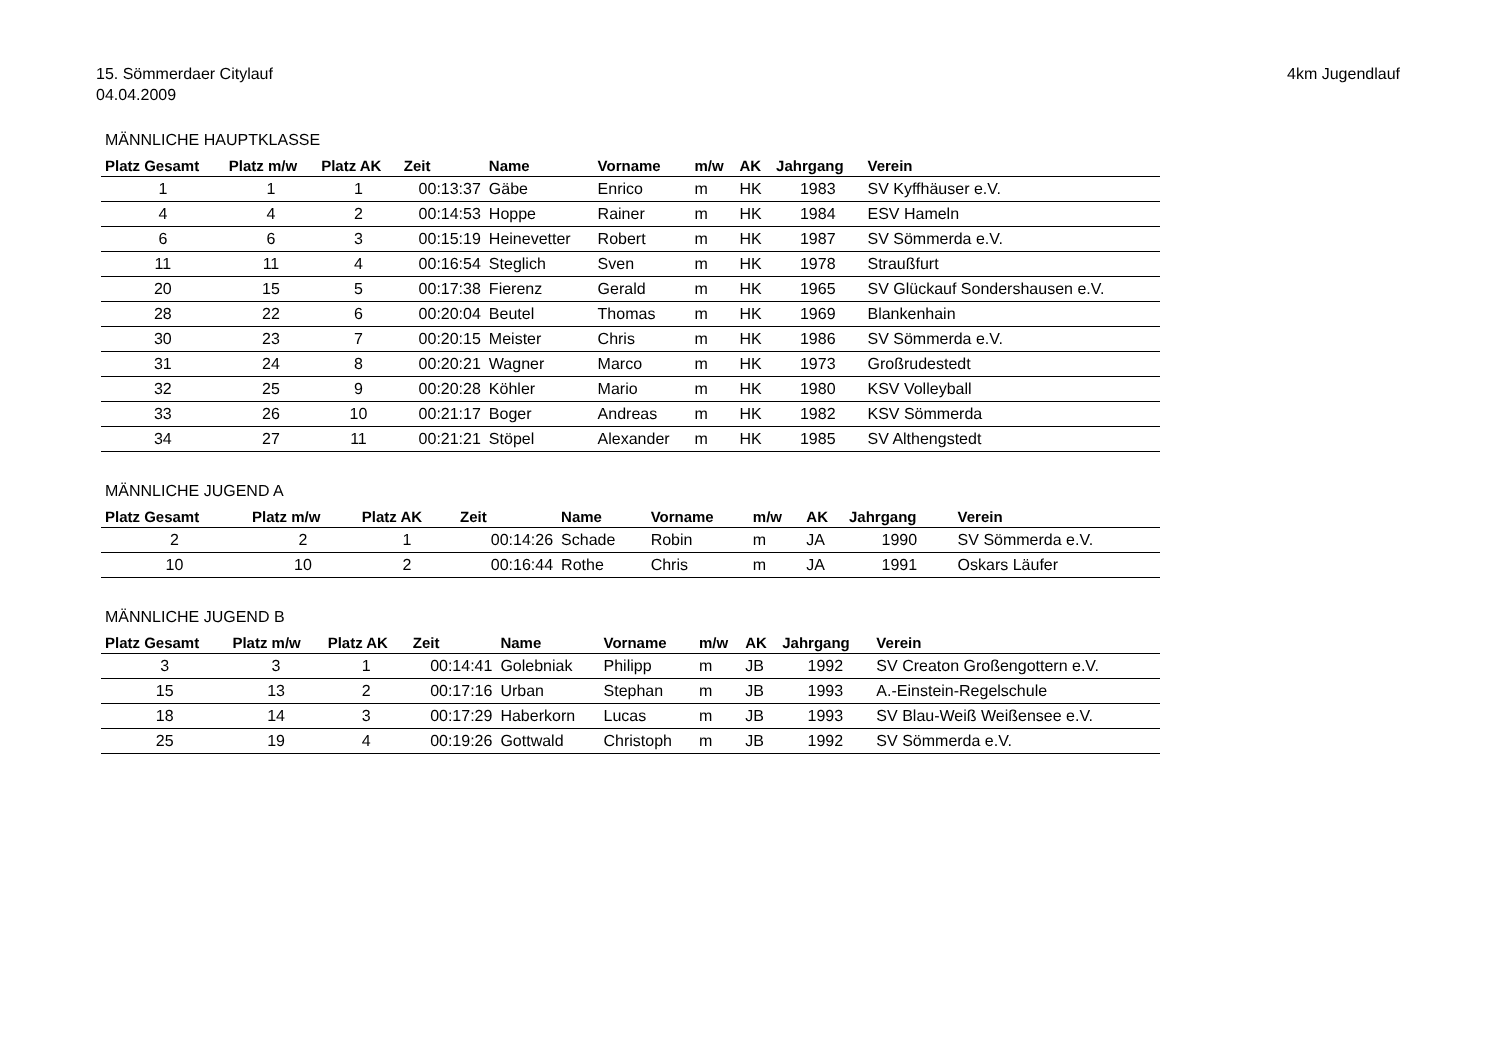15. Sömmerdaer Citylauf
04.04.2009
4km Jugendlauf
MÄNNLICHE HAUPTKLASSE
| Platz Gesamt | Platz m/w | Platz AK | Zeit | Name | Vorname | m/w | AK | Jahrgang | Verein |
| --- | --- | --- | --- | --- | --- | --- | --- | --- | --- |
| 1 | 1 | 1 | 00:13:37 | Gäbe | Enrico | m | HK | 1983 | SV Kyffhäuser e.V. |
| 4 | 4 | 2 | 00:14:53 | Hoppe | Rainer | m | HK | 1984 | ESV Hameln |
| 6 | 6 | 3 | 00:15:19 | Heinevetter | Robert | m | HK | 1987 | SV Sömmerda e.V. |
| 11 | 11 | 4 | 00:16:54 | Steglich | Sven | m | HK | 1978 | Straußfurt |
| 20 | 15 | 5 | 00:17:38 | Fierenz | Gerald | m | HK | 1965 | SV Glückauf Sondershausen e.V. |
| 28 | 22 | 6 | 00:20:04 | Beutel | Thomas | m | HK | 1969 | Blankenhain |
| 30 | 23 | 7 | 00:20:15 | Meister | Chris | m | HK | 1986 | SV Sömmerda e.V. |
| 31 | 24 | 8 | 00:20:21 | Wagner | Marco | m | HK | 1973 | Großrudestedt |
| 32 | 25 | 9 | 00:20:28 | Köhler | Mario | m | HK | 1980 | KSV Volleyball |
| 33 | 26 | 10 | 00:21:17 | Boger | Andreas | m | HK | 1982 | KSV Sömmerda |
| 34 | 27 | 11 | 00:21:21 | Stöpel | Alexander | m | HK | 1985 | SV Althengstedt |
MÄNNLICHE JUGEND A
| Platz Gesamt | Platz m/w | Platz AK | Zeit | Name | Vorname | m/w | AK | Jahrgang | Verein |
| --- | --- | --- | --- | --- | --- | --- | --- | --- | --- |
| 2 | 2 | 1 | 00:14:26 | Schade | Robin | m | JA | 1990 | SV Sömmerda e.V. |
| 10 | 10 | 2 | 00:16:44 | Rothe | Chris | m | JA | 1991 | Oskars Läufer |
MÄNNLICHE JUGEND B
| Platz Gesamt | Platz m/w | Platz AK | Zeit | Name | Vorname | m/w | AK | Jahrgang | Verein |
| --- | --- | --- | --- | --- | --- | --- | --- | --- | --- |
| 3 | 3 | 1 | 00:14:41 | Golebniak | Philipp | m | JB | 1992 | SV Creaton Großengottern e.V. |
| 15 | 13 | 2 | 00:17:16 | Urban | Stephan | m | JB | 1993 | A.-Einstein-Regelschule |
| 18 | 14 | 3 | 00:17:29 | Haberkorn | Lucas | m | JB | 1993 | SV Blau-Weiß Weißensee e.V. |
| 25 | 19 | 4 | 00:19:26 | Gottwald | Christoph | m | JB | 1992 | SV Sömmerda e.V. |